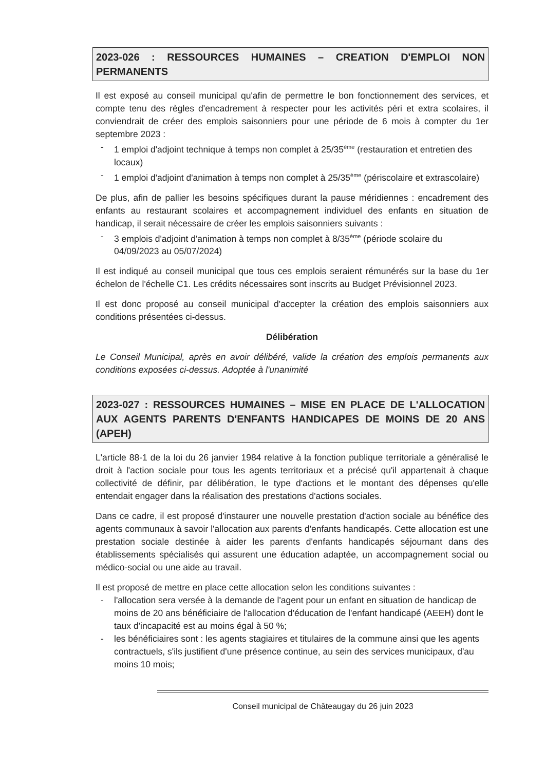2023-026 : RESSOURCES HUMAINES – CREATION D'EMPLOI NON PERMANENTS
Il est exposé au conseil municipal qu'afin de permettre le bon fonctionnement des services, et compte tenu des règles d'encadrement à respecter pour les activités péri et extra scolaires, il conviendrait de créer des emplois saisonniers pour une période de 6 mois à compter du 1er septembre 2023 :
- 1 emploi d'adjoint technique à temps non complet à 25/35<sup>ème</sup> (restauration et entretien des locaux)
- 1 emploi d'adjoint d'animation à temps non complet à 25/35<sup>ème</sup> (périscolaire et extrascolaire)
De plus, afin de pallier les besoins spécifiques durant la pause méridiennes : encadrement des enfants au restaurant scolaires et accompagnement individuel des enfants en situation de handicap, il serait nécessaire de créer les emplois saisonniers suivants :
- 3 emplois d'adjoint d'animation à temps non complet à 8/35<sup>ème</sup> (période scolaire du 04/09/2023 au 05/07/2024)
Il est indiqué au conseil municipal que tous ces emplois seraient rémunérés sur la base du 1er échelon de l'échelle C1. Les crédits nécessaires sont inscrits au Budget Prévisionnel 2023.
Il est donc proposé au conseil municipal d'accepter la création des emplois saisonniers aux conditions présentées ci-dessus.
Délibération
Le Conseil Municipal, après en avoir délibéré, valide la création des emplois permanents aux conditions exposées ci-dessus. Adoptée à l'unanimité
2023-027 : RESSOURCES HUMAINES – MISE EN PLACE DE L'ALLOCATION AUX AGENTS PARENTS D'ENFANTS HANDICAPES DE MOINS DE 20 ANS (APEH)
L'article 88-1 de la loi du 26 janvier 1984 relative à la fonction publique territoriale a généralisé le droit à l'action sociale pour tous les agents territoriaux et a précisé qu'il appartenait à chaque collectivité de définir, par délibération, le type d'actions et le montant des dépenses qu'elle entendait engager dans la réalisation des prestations d'actions sociales.
Dans ce cadre, il est proposé d'instaurer une nouvelle prestation d'action sociale au bénéfice des agents communaux à savoir l'allocation aux parents d'enfants handicapés. Cette allocation est une prestation sociale destinée à aider les parents d'enfants handicapés séjournant dans des établissements spécialisés qui assurent une éducation adaptée, un accompagnement social ou médico-social ou une aide au travail.
Il est proposé de mettre en place cette allocation selon les conditions suivantes :
- l'allocation sera versée à la demande de l'agent pour un enfant en situation de handicap de moins de 20 ans bénéficiaire de l'allocation d'éducation de l'enfant handicapé (AEEH) dont le taux d'incapacité est au moins égal à 50 %;
- les bénéficiaires sont : les agents stagiaires et titulaires de la commune ainsi que les agents contractuels, s'ils justifient d'une présence continue, au sein des services municipaux, d'au moins 10 mois;
Conseil municipal de Châteaugay du 26 juin 2023